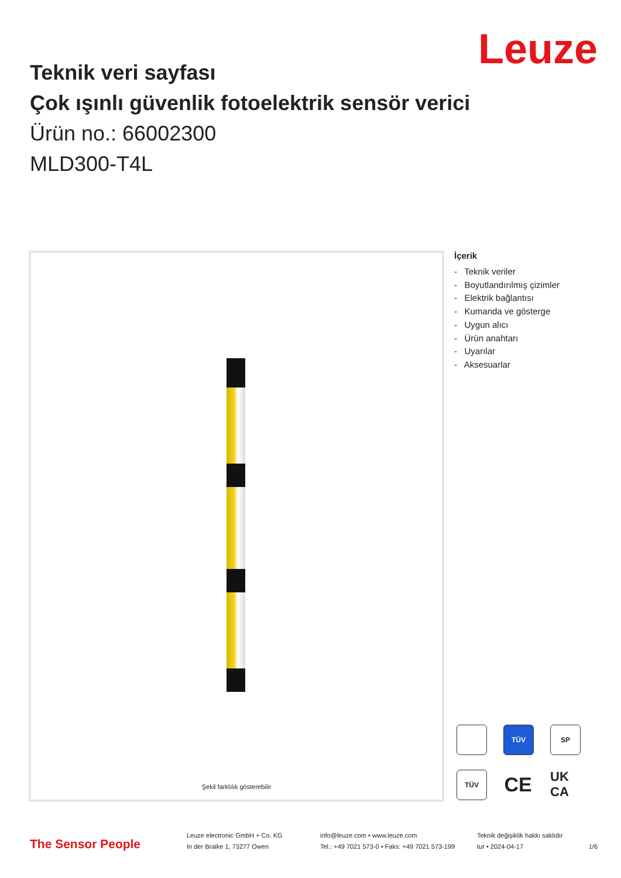Leuze
Teknik veri sayfası
Çok ışınlı güvenlik fotoelektrik sensör verici
Ürün no.: 66002300
MLD300-T4L
Şekil farklılık gösterebilir
İçerik
- Teknik veriler
- Boyutlandırılmış çizimler
- Elektrik bağlantısı
- Kumanda ve gösterge
- Uygun alıcı
- Ürün anahtarı
- Uyarılar
- Aksesuarlar
TÜV SP TÜV CE UK CA
The Sensor People
Leuze electronic GmbH + Co. KG
In der Braike 1, 73277 Owen
info@leuze.com • www.leuze.com
Tel.: +49 7021 573-0 • Faks: +49 7021 573-199
Teknik değişiklik hakkı saklıdır
tur • 2024-04-17
1/6